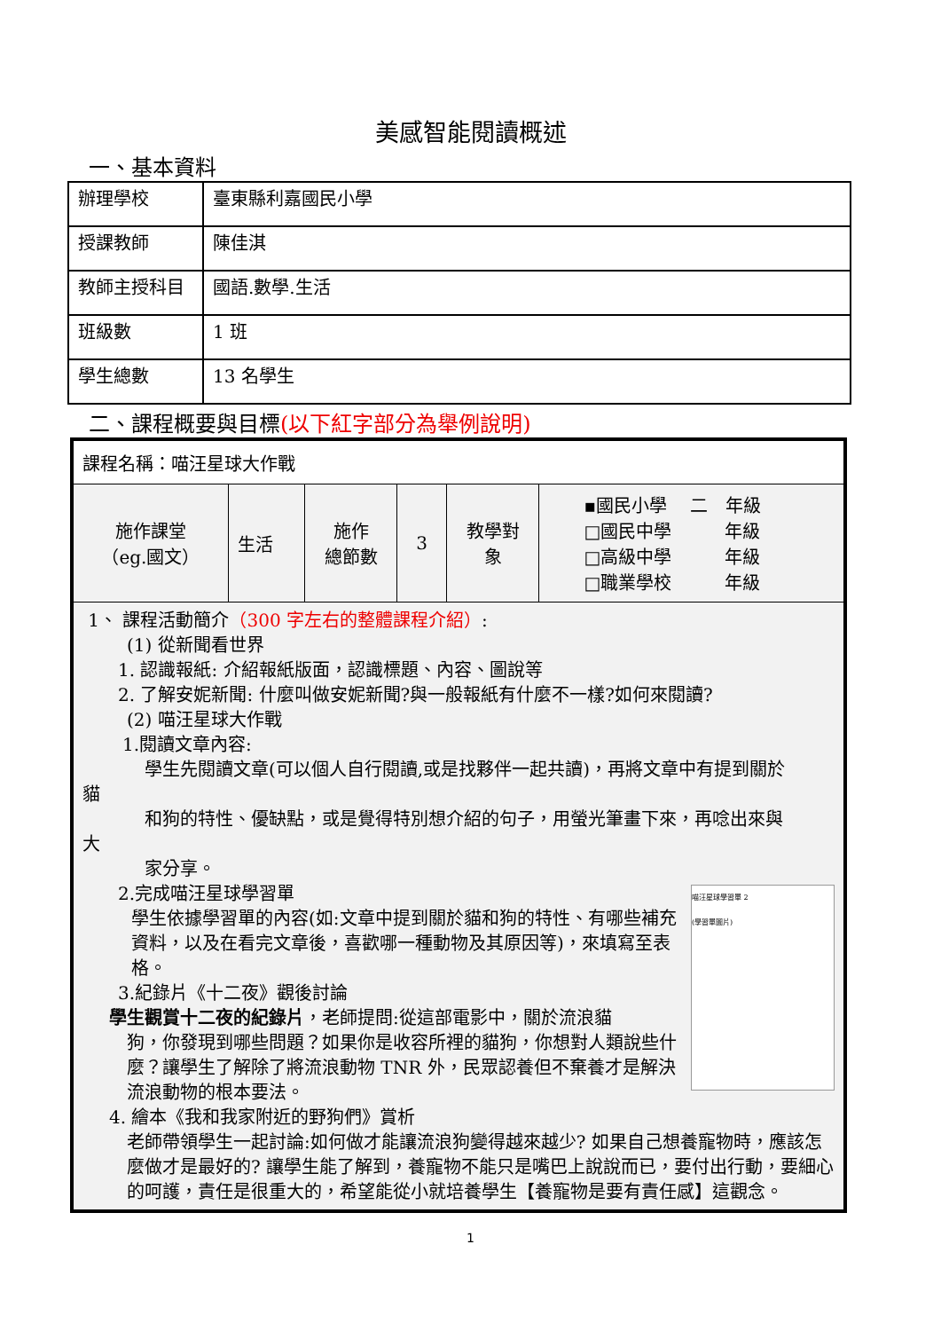美感智能閱讀概述
一、基本資料
| 辦理學校 | 臺東縣利嘉國民小學 |
| 授課教師 | 陳佳淇 |
| 教師主授科目 | 國語.數學.生活 |
| 班級數 | 1 班 |
| 學生總數 | 13 名學生 |
二、課程概要與目標(以下紅字部分為舉例說明)
| 課程名稱：喵汪星球大作戰 | | | | | |
| 施作課堂 （eg.國文） | 生活 | 施作 總節數 | 3 | 教學對 象 | ▪國民小學 二 年級 □國民中學 年級 □高級中學 年級 □職業學校 年級 |
| 1、 課程活動簡介 （300 字左右的整體課程介紹） : (1) 從新聞看世界 1. 認識報紙: 介紹報紙版面，認識標題、內容、圖說等 2. 了解安妮新聞: 什麼叫做安妮新聞?與一般報紙有什麼不一樣?如何來閱讀? (2) 喵汪星球大作戰 1.閱讀文章內容: 學生先閱讀文章(可以個人自行閱讀,或是找夥伴一起共讀)，再將文章中有提到關於 貓 和狗的特性、優缺點，或是覺得特別想介紹的句子，用螢光筆畫下來，再唸出來與 大 家分享。 喵汪星球學習單 2 (學習單圖片) 2.完成喵汪星球學習單 學生依據學習單的內容(如:文章中提到關於貓和狗的特性、有哪些補充資料，以及在看完文章後，喜歡哪一種動物及其原因等)，來填寫至表格。 3.紀錄片《十二夜》觀後討論 學生觀賞十二夜的紀錄片 ，老師提問:從這部電影中，關於流浪貓 狗，你發現到哪些問題？如果你是收容所裡的貓狗，你想對人類說些什麼？讓學生了解除了將流浪動物 TNR 外，民眾認養但不棄養才是解決流浪動物的根本要法。 4. 繪本《我和我家附近的野狗們》賞析 老師帶領學生一起討論:如何做才能讓流浪狗變得越來越少? 如果自己想養寵物時，應該怎麼做才是最好的? 讓學生能了解到，養寵物不能只是嘴巴上說說而已，要付出行動，要細心的呵護，責任是很重大的，希望能從小就培養學生【養寵物是要有責任感】這觀念。 | | | | | |
1